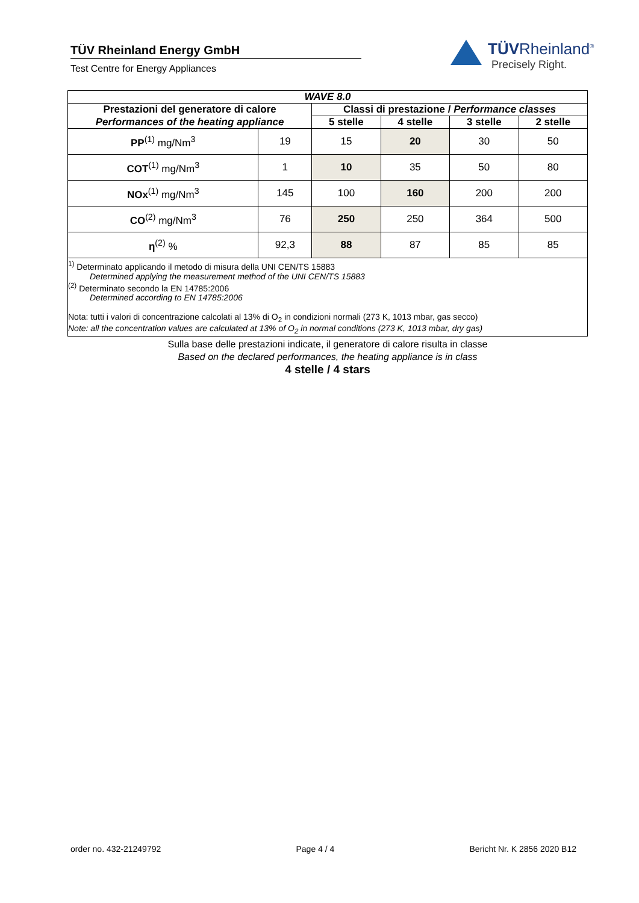TÜV Rheinland Energy GmbH
Test Centre for Energy Appliances
TÜVRheinland<sup>®</sup>
Precisely Right.
| WAVE 8.0 | | | | | |
| --- | --- | --- | --- | --- | --- |
| Prestazioni del generatore di calore | | Classi di prestazione / Performance classes | | | |
| Performances of the heating appliance | | 5 stelle | 4 stelle | 3 stelle | 2 stelle |
| PP<sup>(1)</sup> mg/Nm<sup>3</sup> | 19 | 15 | 20 | 30 | 50 |
| COT<sup>(1)</sup> mg/Nm<sup>3</sup> | 1 | 10 | 35 | 50 | 80 |
| NOx<sup>(1)</sup> mg/Nm<sup>3</sup> | 145 | 100 | 160 | 200 | 200 |
| CO<sup>(2)</sup> mg/Nm<sup>3</sup> | 76 | 250 | 250 | 364 | 500 |
| η<sup>(2)</sup> % | 92,3 | 88 | 87 | 85 | 85 |
<sup>1)</sup> Determinato applicando il metodo di misura della UNI CEN/TS 15883
Determined applying the measurement method of the UNI CEN/TS 15883
<sup>(2)</sup> Determinato secondo la EN 14785:2006
Determined according to EN 14785:2006
Nota: tutti i valori di concentrazione calcolati al 13% di O<sub>2</sub> in condizioni normali (273 K, 1013 mbar, gas secco)
Note: all the concentration values are calculated at 13% of O<sub>2</sub> in normal conditions (273 K, 1013 mbar, dry gas)
Sulla base delle prestazioni indicate, il generatore di calore risulta in classe
Based on the declared performances, the heating appliance is in class
4 stelle / 4 stars
order no. 432-21249792 Page 4 / 4 Bericht Nr. K 2856 2020 B12